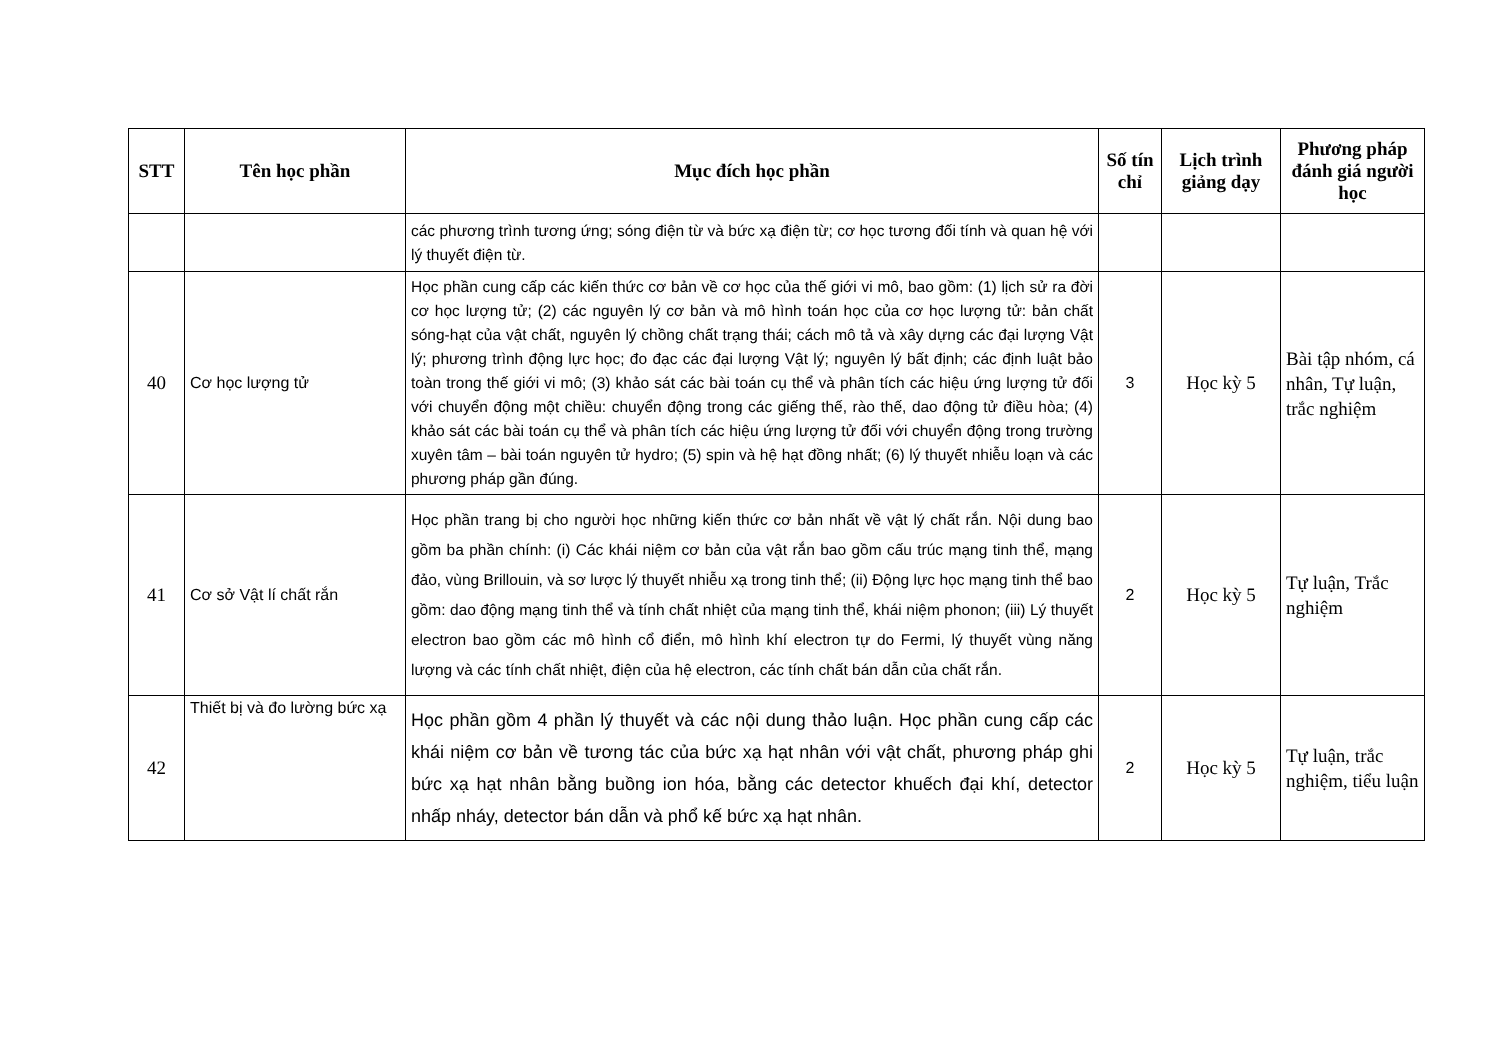| STT | Tên học phần | Mục đích học phần | Số tín chỉ | Lịch trình giảng dạy | Phương pháp đánh giá người học |
| --- | --- | --- | --- | --- | --- |
| | | các phương trình tương ứng; sóng điện từ và bức xạ điện từ; cơ học tương đối tính và quan hệ với lý thuyết điện từ. | | | |
| 40 | Cơ học lượng tử | Học phần cung cấp các kiến thức cơ bản về cơ học của thế giới vi mô, bao gồm: (1) lịch sử ra đời cơ học lượng tử; (2) các nguyên lý cơ bản và mô hình toán học của cơ học lượng tử: bản chất sóng-hạt của vật chất, nguyên lý chồng chất trạng thái; cách mô tả và xây dựng các đại lượng Vật lý; phương trình động lực học; đo đạc các đại lượng Vật lý; nguyên lý bất định; các định luật bảo toàn trong thế giới vi mô; (3) khảo sát các bài toán cụ thể và phân tích các hiệu ứng lượng tử đối với chuyển động một chiều: chuyển động trong các giếng thế, rào thế, dao động tử điều hòa; (4) khảo sát các bài toán cụ thể và phân tích các hiệu ứng lượng tử đối với chuyển động trong trường xuyên tâm – bài toán nguyên tử hydro; (5) spin và hệ hạt đồng nhất; (6) lý thuyết nhiễu loạn và các phương pháp gần đúng. | 3 | Học kỳ 5 | Bài tập nhóm, cá nhân, Tự luận, trắc nghiệm |
| 41 | Cơ sở Vật lí chất rắn | Học phần trang bị cho người học những kiến thức cơ bản nhất về vật lý chất rắn. Nội dung bao gồm ba phần chính: (i) Các khái niệm cơ bản của vật rắn bao gồm cấu trúc mạng tinh thể, mạng đảo, vùng Brillouin, và sơ lược lý thuyết nhiễu xạ trong tinh thể; (ii) Động lực học mạng tinh thể bao gồm: dao động mạng tinh thể và tính chất nhiệt của mạng tinh thể, khái niệm phonon; (iii) Lý thuyết electron bao gồm các mô hình cổ điển, mô hình khí electron tự do Fermi, lý thuyết vùng năng lượng và các tính chất nhiệt, điện của hệ electron, các tính chất bán dẫn của chất rắn. | 2 | Học kỳ 5 | Tự luận, Trắc nghiệm |
| 42 | Thiết bị và đo lường bức xạ | Học phần gồm 4 phần lý thuyết và các nội dung thảo luận. Học phần cung cấp các khái niệm cơ bản về tương tác của bức xạ hạt nhân với vật chất, phương pháp ghi bức xạ hạt nhân bằng buồng ion hóa, bằng các detector khuếch đại khí, detector nhấp nháy, detector bán dẫn và phổ kế bức xạ hạt nhân. | 2 | Học kỳ 5 | Tự luận, trắc nghiệm, tiểu luận |